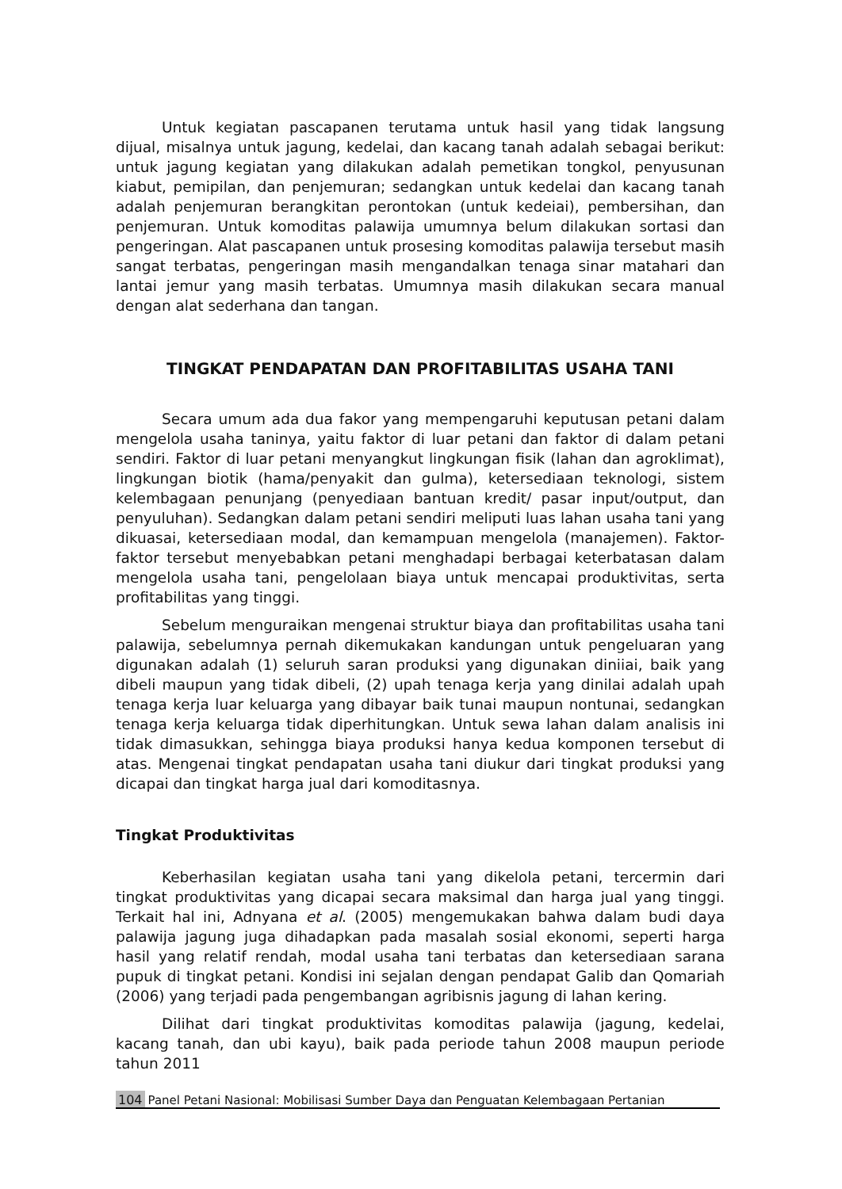Untuk kegiatan pascapanen terutama untuk hasil yang tidak langsung dijual, misalnya untuk jagung, kedelai, dan kacang tanah adalah sebagai berikut: untuk jagung kegiatan yang dilakukan adalah pemetikan tongkol, penyusunan kiabut, pemipilan, dan penjemuran; sedangkan untuk kedelai dan kacang tanah adalah penjemuran berangkitan perontokan (untuk kedeiai), pembersihan, dan penjemuran. Untuk komoditas palawija umumnya belum dilakukan sortasi dan pengeringan. Alat pascapanen untuk prosesing komoditas palawija tersebut masih sangat terbatas, pengeringan masih mengandalkan tenaga sinar matahari dan lantai jemur yang masih terbatas. Umumnya masih dilakukan secara manual dengan alat sederhana dan tangan.
TINGKAT PENDAPATAN DAN PROFITABILITAS USAHA TANI
Secara umum ada dua fakor yang mempengaruhi keputusan petani dalam mengelola usaha taninya, yaitu faktor di luar petani dan faktor di dalam petani sendiri. Faktor di luar petani menyangkut lingkungan fisik (lahan dan agroklimat), lingkungan biotik (hama/penyakit dan gulma), ketersediaan teknologi, sistem kelembagaan penunjang (penyediaan bantuan kredit/ pasar input/output, dan penyuluhan). Sedangkan dalam petani sendiri meliputi luas lahan usaha tani yang dikuasai, ketersediaan modal, dan kemampuan mengelola (manajemen). Faktor-faktor tersebut menyebabkan petani menghadapi berbagai keterbatasan dalam mengelola usaha tani, pengelolaan biaya untuk mencapai produktivitas, serta profitabilitas yang tinggi.
Sebelum menguraikan mengenai struktur biaya dan profitabilitas usaha tani palawija, sebelumnya pernah dikemukakan kandungan untuk pengeluaran yang digunakan adalah (1) seluruh saran produksi yang digunakan diniiai, baik yang dibeli maupun yang tidak dibeli, (2) upah tenaga kerja yang dinilai adalah upah tenaga kerja luar keluarga yang dibayar baik tunai maupun nontunai, sedangkan tenaga kerja keluarga tidak diperhitungkan. Untuk sewa lahan dalam analisis ini tidak dimasukkan, sehingga biaya produksi hanya kedua komponen tersebut di atas. Mengenai tingkat pendapatan usaha tani diukur dari tingkat produksi yang dicapai dan tingkat harga jual dari komoditasnya.
Tingkat Produktivitas
Keberhasilan kegiatan usaha tani yang dikelola petani, tercermin dari tingkat produktivitas yang dicapai secara maksimal dan harga jual yang tinggi. Terkait hal ini, Adnyana et al. (2005) mengemukakan bahwa dalam budi daya palawija jagung juga dihadapkan pada masalah sosial ekonomi, seperti harga hasil yang relatif rendah, modal usaha tani terbatas dan ketersediaan sarana pupuk di tingkat petani. Kondisi ini sejalan dengan pendapat Galib dan Qomariah (2006) yang terjadi pada pengembangan agribisnis jagung di lahan kering.
Dilihat dari tingkat produktivitas komoditas palawija (jagung, kedelai, kacang tanah, dan ubi kayu), baik pada periode tahun 2008 maupun periode tahun 2011
104 Panel Petani Nasional: Mobilisasi Sumber Daya dan Penguatan Kelembagaan Pertanian